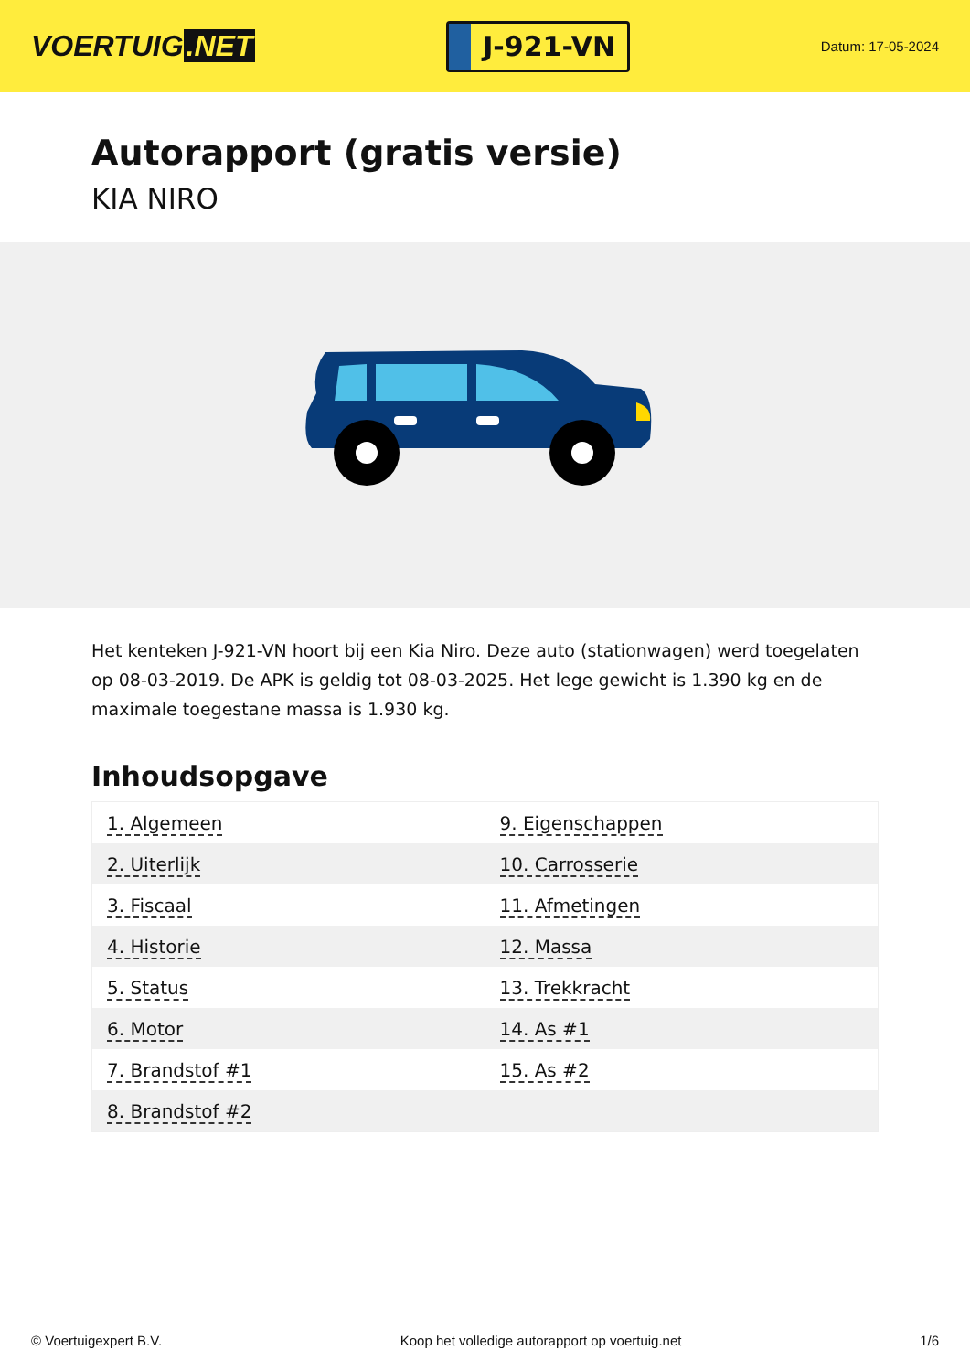VOERTUIG.NET
J-921-VN
Datum: 17-05-2024
Autorapport (gratis versie)
KIA NIRO
Het kenteken J-921-VN hoort bij een Kia Niro. Deze auto (stationwagen) werd toegelaten op 08-03-2019. De APK is geldig tot 08-03-2025. Het lege gewicht is 1.390 kg en de maximale toegestane massa is 1.930 kg.
Inhoudsopgave
| 1. Algemeen | 9. Eigenschappen |
| 2. Uiterlijk | 10. Carrosserie |
| 3. Fiscaal | 11. Afmetingen |
| 4. Historie | 12. Massa |
| 5. Status | 13. Trekkracht |
| 6. Motor | 14. As #1 |
| 7. Brandstof #1 | 15. As #2 |
| 8. Brandstof #2 | |
© Voertuigexpert B.V. Koop het volledige autorapport op voertuig.net 1/6